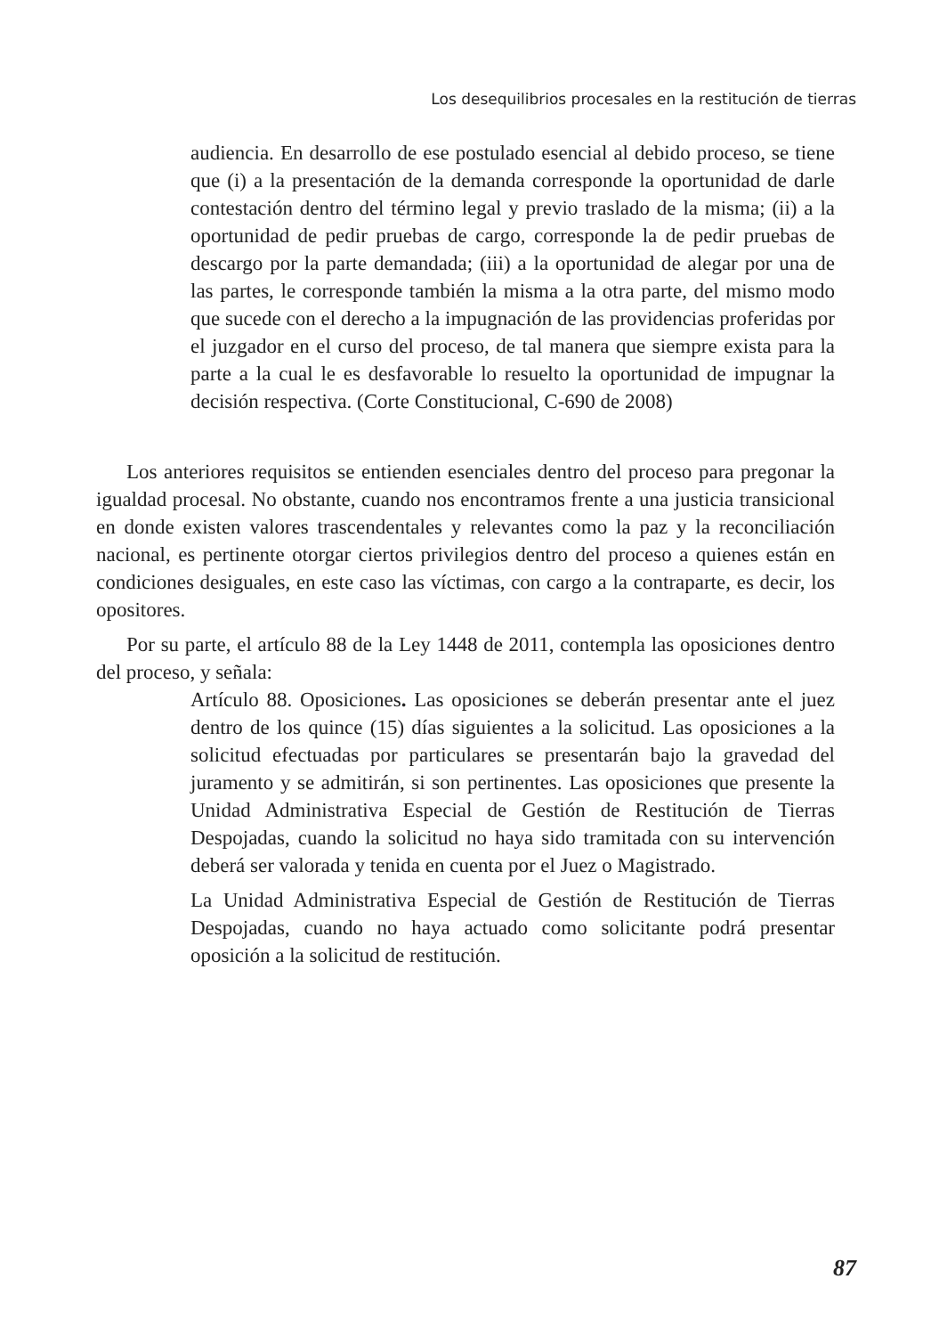Los desequilibrios procesales en la restitución de tierras
audiencia. En desarrollo de ese postulado esencial al debido proceso, se tiene que (i) a la presentación de la demanda corresponde la oportunidad de darle contestación dentro del término legal y previo traslado de la misma; (ii) a la oportunidad de pedir pruebas de cargo, corresponde la de pedir pruebas de descargo por la parte demandada; (iii) a la oportunidad de alegar por una de las partes, le corresponde también la misma a la otra parte, del mismo modo que sucede con el derecho a la impugnación de las providencias proferidas por el juzgador en el curso del proceso, de tal manera que siempre exista para la parte a la cual le es desfavorable lo resuelto la oportunidad de impugnar la decisión respectiva. (Corte Constitucional, C-690 de 2008)
Los anteriores requisitos se entienden esenciales dentro del proceso para pregonar la igualdad procesal. No obstante, cuando nos encontramos frente a una justicia transicional en donde existen valores trascendentales y relevantes como la paz y la reconciliación nacional, es pertinente otorgar ciertos privilegios dentro del proceso a quienes están en condiciones desiguales, en este caso las víctimas, con cargo a la contraparte, es decir, los opositores.
Por su parte, el artículo 88 de la Ley 1448 de 2011, contempla las oposiciones dentro del proceso, y señala:
Artículo 88. Oposiciones. Las oposiciones se deberán presentar ante el juez dentro de los quince (15) días siguientes a la solicitud. Las oposiciones a la solicitud efectuadas por particulares se presentarán bajo la gravedad del juramento y se admitirán, si son pertinentes. Las oposiciones que presente la Unidad Administrativa Especial de Gestión de Restitución de Tierras Despojadas, cuando la solicitud no haya sido tramitada con su intervención deberá ser valorada y tenida en cuenta por el Juez o Magistrado.
La Unidad Administrativa Especial de Gestión de Restitución de Tierras Despojadas, cuando no haya actuado como solicitante podrá presentar oposición a la solicitud de restitución.
87